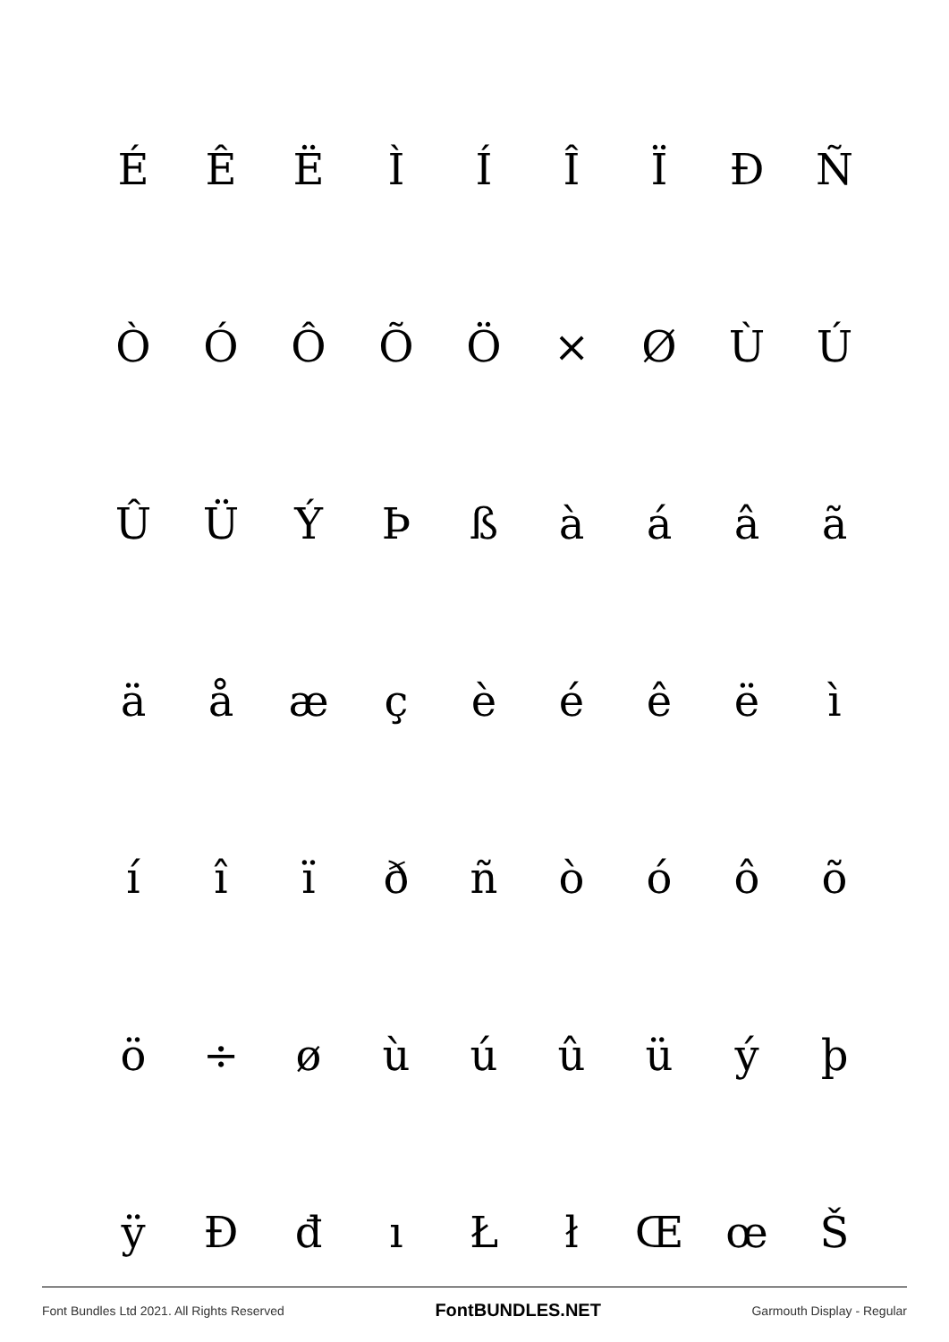| É | Ê | Ë | Ì | Í | Î | Ï | Ð | Ñ |
| Ò | Ó | Ô | Õ | Ö | × | Ø | Ù | Ú |
| Û | Ü | Ý | Þ | ß | à | á | â | ã |
| ä | å | æ | ç | è | é | ê | ë | ì |
| í | î | ï | ð | ñ | ò | ó | ô | õ |
| ö | ÷ | ø | ù | ú | û | ü | ý | þ |
| ÿ | Đ | đ | ı | Ł | ł | Œ | œ | Š |
Font Bundles Ltd 2021. All Rights Reserved FontBUNDLES.NET Garmouth Display - Regular